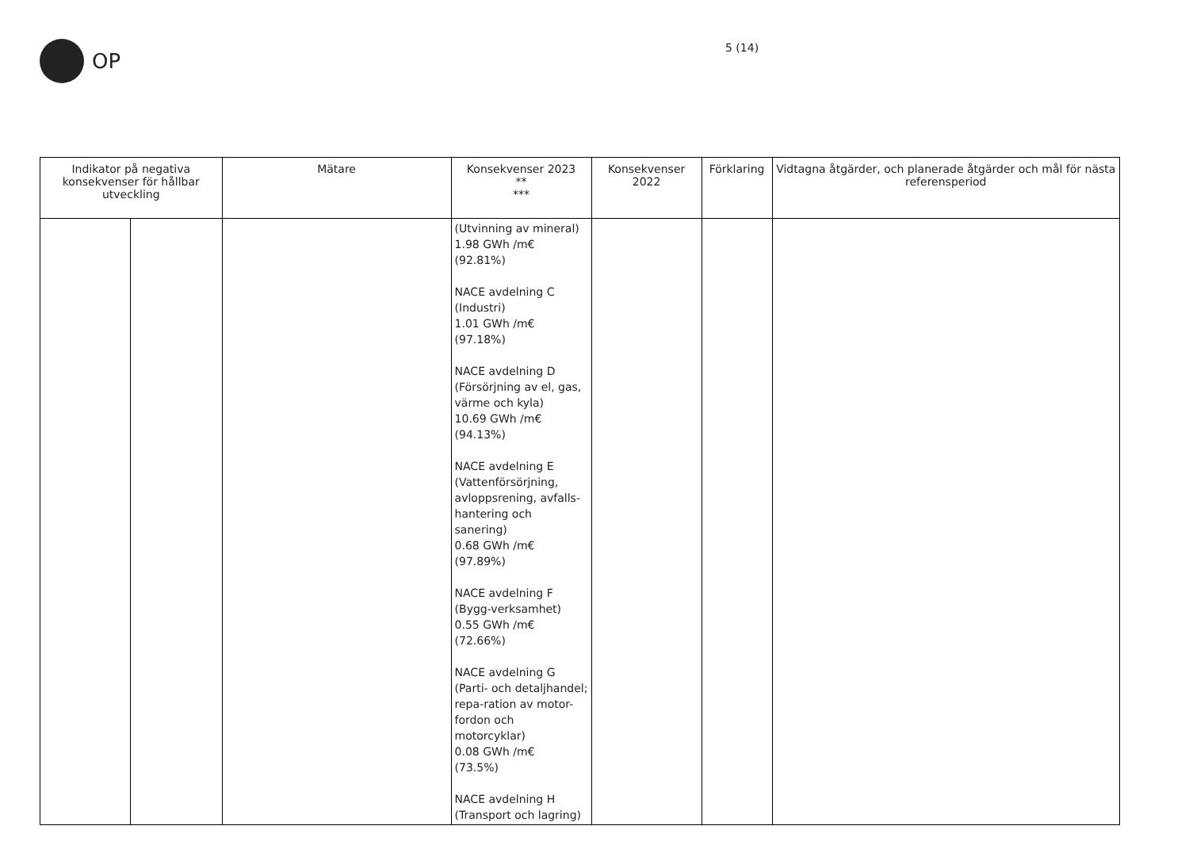OP 5 (14)
| Indikator på negativa konsekvenser för hållbar utveckling | | Mätare | Konsekvenser 2023 ** *** | Konsekvenser 2022 | Förklaring | Vidtagna åtgärder, och planerade åtgärder och mål för nästa referensperiod |
| --- | --- | --- | --- | --- | --- | --- |
| | | | (Utvinning av mineral) 1.98 GWh /m€ (92.81%) NACE avdelning C (Industri) 1.01 GWh /m€ (97.18%) NACE avdelning D (Försörjning av el, gas, värme och kyla) 10.69 GWh /m€ (94.13%) NACE avdelning E (Vattenförsörjning, avloppsrening, avfalls-hantering och sanering) 0.68 GWh /m€ (97.89%) NACE avdelning F (Bygg-verksamhet) 0.55 GWh /m€ (72.66%) NACE avdelning G (Parti- och detaljhandel; repa-ration av motor-fordon och motorcyklar) 0.08 GWh /m€ (73.5%) NACE avdelning H (Transport och lagring) | | | |